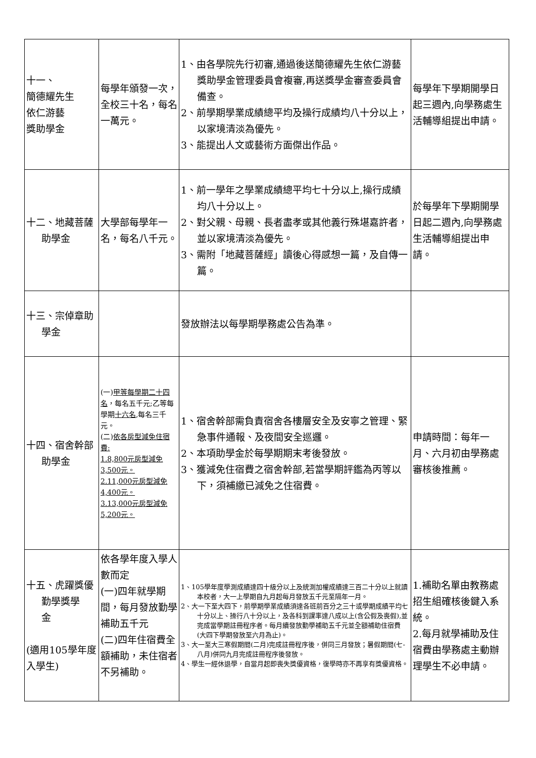| 十一、 簡德耀先生 依仁游藝 獎助學金 | 每學年頒發一次，全校三十名，每名一萬元。 | 1、由各學院先行初審,通過後送簡德耀先生依仁游藝獎助學金管理委員會複審,再送獎學金審查委員會備查。 2、前學期學業成績總平均及操行成績均八十分以上，以家境清淡為優先。 3、能提出人文或藝術方面傑出作品。 | 每學年下學期開學日起三週內,向學務處生活輔導組提出申請。 |
| 十二、地藏菩薩 助學金 | 大學部每學年一名，每名八千元。 | 1、前一學年之學業成績總平均七十分以上,操行成績均八十分以上。 2、對父親、母親、長者盡孝或其他義行殊堪嘉許者，並以家境清淡為優先。 3、需附「地藏菩薩經」讀後心得感想一篇，及自傳一篇。 | 於每學年下學期開學日起二週內,向學務處生活輔導組提出申請。 |
| 十三、宗倬章助 學金 | | 發放辦法以每學期學務處公告為準。 | |
| 十四、宿舍幹部 助學金 | (一) 甲等每學期二十四名 ，每名五千元;乙等每學期 十六名 ,每名三千元。 (二) 依各房型減免住宿費: 1.8,800元房型減免3,500元。 2.11,000元房型減免4,400元。 3.13,000元房型減免5,200元。 | 1、宿舍幹部需負責宿舍各樓層安全及安寧之管理、緊急事件通報、及夜間安全巡邏。 2、本項助學金於每學期期末考後發放。 3、獲減免住宿費之宿舍幹部,若當學期評鑑為丙等以下，須補繳已減免之住宿費。 | 申請時間：每年一月、六月初由學務處審核後推薦。 |
| 十五、虎躍獎優 勤學獎學 金 (適用105學年度入學生) | 依各學年度入學人數而定 (一)四年就學期間，每月發放勤學補助五千元 (二)四年住宿費全額補助，未住宿者不另補助。 | 1、105學年度學測成績達四十級分以上及統測加權成績達三百二十分以上就讀本校者，大一上學期自九月起每月發放五千元至隔年一月。 2、大一下至大四下，前學期學業成績須達各班前百分之三十或學期成績平均七十分以上、操行八十分以上，及各科到課率達八成以上(含公假及喪假),並完成當學期註冊程序者。每月續發放勤學補助五千元並全額補助住宿費(大四下學期發放至六月為止)。 3、大一至大三寒假期間(二月)完成註冊程序後，併同三月發放；暑假期間(七-八月)併同九月完成註冊程序後發放。 4、學生一經休退學，自當月起即喪失獎優資格，復學時亦不再享有獎優資格。 | 1.補助名單由教務處招生組確核後鍵入系統。 2.每月就學補助及住宿費由學務處主動辦理學生不必申請。 |